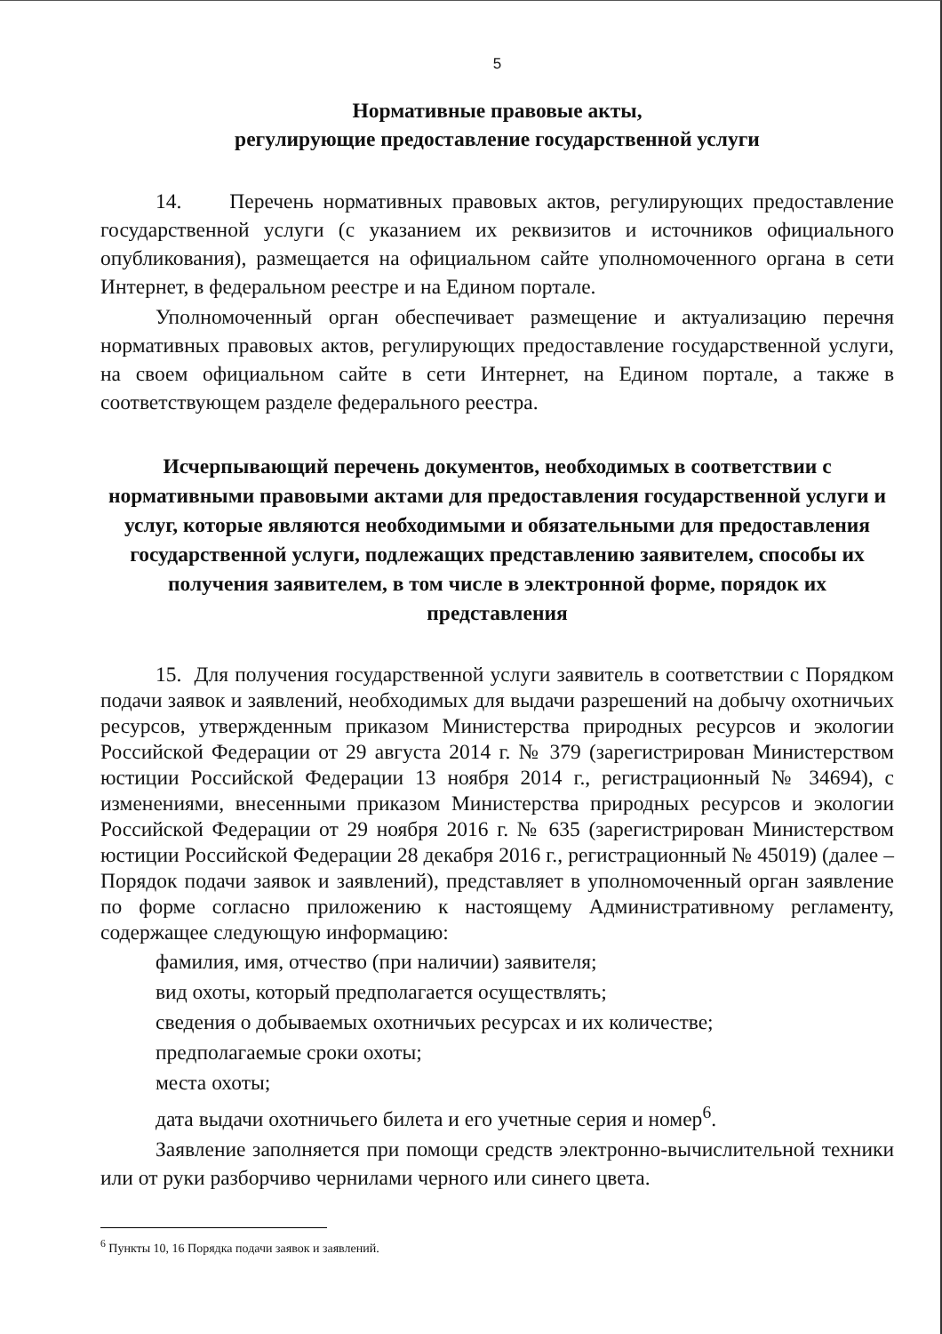5
Нормативные правовые акты,
регулирующие предоставление государственной услуги
14. Перечень нормативных правовых актов, регулирующих предоставление государственной услуги (с указанием их реквизитов и источников официального опубликования), размещается на официальном сайте уполномоченного органа в сети Интернет, в федеральном реестре и на Едином портале.
Уполномоченный орган обеспечивает размещение и актуализацию перечня нормативных правовых актов, регулирующих предоставление государственной услуги, на своем официальном сайте в сети Интернет, на Едином портале, а также в соответствующем разделе федерального реестра.
Исчерпывающий перечень документов, необходимых в соответствии с нормативными правовыми актами для предоставления государственной услуги и услуг, которые являются необходимыми и обязательными для предоставления государственной услуги, подлежащих представлению заявителем, способы их получения заявителем, в том числе в электронной форме, порядок их представления
15. Для получения государственной услуги заявитель в соответствии с Порядком подачи заявок и заявлений, необходимых для выдачи разрешений на добычу охотничьих ресурсов, утвержденным приказом Министерства природных ресурсов и экологии Российской Федерации от 29 августа 2014 г. № 379 (зарегистрирован Министерством юстиции Российской Федерации 13 ноября 2014 г., регистрационный № 34694), с изменениями, внесенными приказом Министерства природных ресурсов и экологии Российской Федерации от 29 ноября 2016 г. № 635 (зарегистрирован Министерством юстиции Российской Федерации 28 декабря 2016 г., регистрационный № 45019) (далее – Порядок подачи заявок и заявлений), представляет в уполномоченный орган заявление по форме согласно приложению к настоящему Административному регламенту, содержащее следующую информацию:
фамилия, имя, отчество (при наличии) заявителя;
вид охоты, который предполагается осуществлять;
сведения о добываемых охотничьих ресурсах и их количестве;
предполагаемые сроки охоты;
места охоты;
дата выдачи охотничьего билета и его учетные серия и номер<sup>6</sup>.
Заявление заполняется при помощи средств электронно-вычислительной техники или от руки разборчиво чернилами черного или синего цвета.
<sup>6</sup> Пункты 10, 16 Порядка подачи заявок и заявлений.